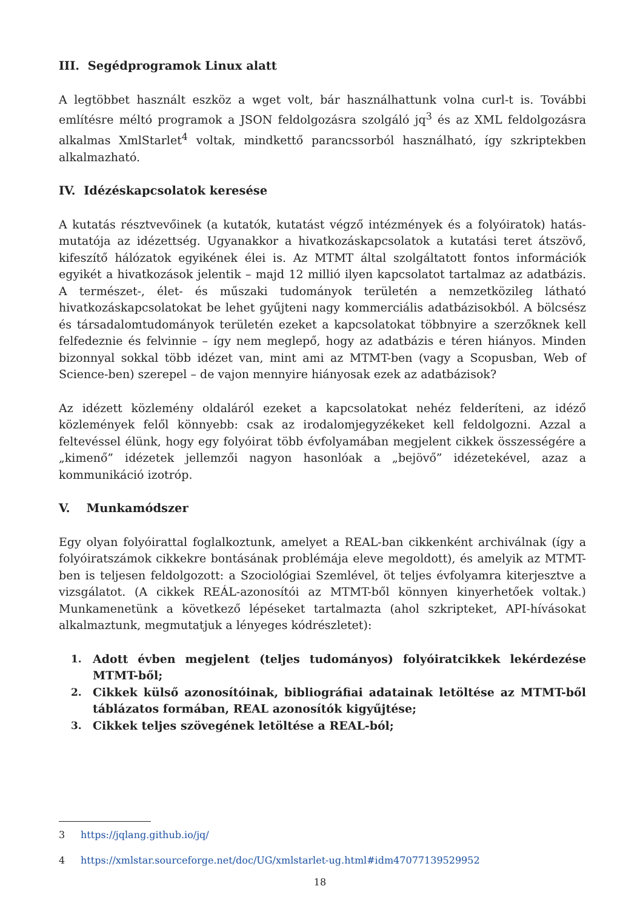III. Segédprogramok Linux alatt
A legtöbbet használt eszköz a wget volt, bár használhattunk volna curl-t is. További említésre méltó programok a JSON feldolgozásra szolgáló jq<sup>3</sup> és az XML feldolgozásra alkalmas XmlStarlet<sup>4</sup> voltak, mindkettő parancssorból használható, így szkriptekben alkalmazható.
IV. Idézéskapcsolatok keresése
A kutatás résztvevőinek (a kutatók, kutatást végző intézmények és a folyóiratok) hatás-mutatója az idézettség. Ugyanakkor a hivatkozáskapcsolatok a kutatási teret átszövő, kifeszítő hálózatok egyikének élei is. Az MTMT által szolgáltatott fontos információk egyikét a hivatkozások jelentik – majd 12 millió ilyen kapcsolatot tartalmaz az adatbázis. A természet-, élet- és műszaki tudományok területén a nemzetközileg látható hivatkozáskapcsolatokat be lehet gyűjteni nagy kommerciális adatbázisokból. A bölcsész és társadalomtudományok területén ezeket a kapcsolatokat többnyire a szerzőknek kell felfedeznie és felvinnie – így nem meglepő, hogy az adatbázis e téren hiányos. Minden bizonnyal sokkal több idézet van, mint ami az MTMT-ben (vagy a Scopusban, Web of Science-ben) szerepel – de vajon mennyire hiányosak ezek az adatbázisok?
Az idézett közlemény oldaláról ezeket a kapcsolatokat nehéz felderíteni, az idéző közlemények felől könnyebb: csak az irodalomjegyzékeket kell feldolgozni. Azzal a feltevéssel élünk, hogy egy folyóirat több évfolyamában megjelent cikkek összességére a „kimenő” idézetek jellemzői nagyon hasonlóak a „bejövő” idézetekével, azaz a kommunikáció izotróp.
V. Munkamódszer
Egy olyan folyóirattal foglalkoztunk, amelyet a REAL-ban cikkenként archiválnak (így a folyóiratszámok cikkekre bontásának problémája eleve megoldott), és amelyik az MTMT-ben is teljesen feldolgozott: a Szociológiai Szemlével, öt teljes évfolyamra kiterjesztve a vizsgálatot. (A cikkek REÁL-azonosítói az MTMT-ből könnyen kinyerhetőek voltak.) Munkamenetünk a következő lépéseket tartalmazta (ahol szkripteket, API-hívásokat alkalmaztunk, megmutatjuk a lényeges kódrészletet):
1. Adott évben megjelent (teljes tudományos) folyóiratcikkek lekérdezése MTMT-ből;
2. Cikkek külső azonosítóinak, bibliográfiai adatainak letöltése az MTMT-ből táblázatos formában, REAL azonosítók kigyűjtése;
3. Cikkek teljes szövegének letöltése a REAL-ból;
3 https://jqlang.github.io/jq/
4 https://xmlstar.sourceforge.net/doc/UG/xmlstarlet-ug.html#idm47077139529952
18